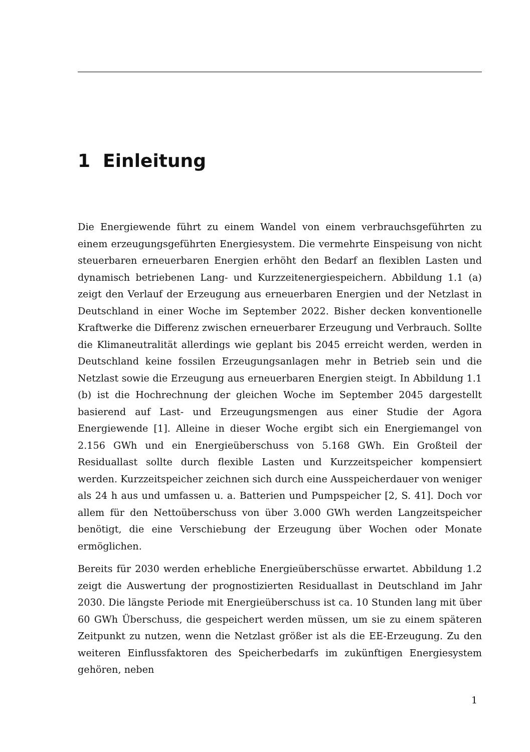1 Einleitung
Die Energiewende führt zu einem Wandel von einem verbrauchsgeführten zu einem erzeugungsgeführten Energiesystem. Die vermehrte Einspeisung von nicht steuerbaren erneuerbaren Energien erhöht den Bedarf an flexiblen Lasten und dynamisch betriebenen Lang- und Kurzzeitenergiespeichern. Abbildung 1.1 (a) zeigt den Verlauf der Erzeugung aus erneuerbaren Energien und der Netzlast in Deutschland in einer Woche im September 2022. Bisher decken konventionelle Kraftwerke die Differenz zwischen erneuerbarer Erzeugung und Verbrauch. Sollte die Klimaneutralität allerdings wie geplant bis 2045 erreicht werden, werden in Deutschland keine fossilen Erzeugungsanlagen mehr in Betrieb sein und die Netzlast sowie die Erzeugung aus erneuerbaren Energien steigt. In Abbildung 1.1 (b) ist die Hochrechnung der gleichen Woche im September 2045 dargestellt basierend auf Last- und Erzeugungsmengen aus einer Studie der Agora Energiewende [1]. Alleine in dieser Woche ergibt sich ein Energiemangel von 2.156 GWh und ein Energieüberschuss von 5.168 GWh. Ein Großteil der Residuallast sollte durch flexible Lasten und Kurzzeitspeicher kompensiert werden. Kurzzeitspeicher zeichnen sich durch eine Ausspeicherdauer von weniger als 24 h aus und umfassen u. a. Batterien und Pumpspeicher [2, S. 41]. Doch vor allem für den Nettoüberschuss von über 3.000 GWh werden Langzeitspeicher benötigt, die eine Verschiebung der Erzeugung über Wochen oder Monate ermöglichen.
Bereits für 2030 werden erhebliche Energieüberschüsse erwartet. Abbildung 1.2 zeigt die Auswertung der prognostizierten Residuallast in Deutschland im Jahr 2030. Die längste Periode mit Energieüberschuss ist ca. 10 Stunden lang mit über 60 GWh Überschuss, die gespeichert werden müssen, um sie zu einem späteren Zeitpunkt zu nutzen, wenn die Netzlast größer ist als die EE-Erzeugung. Zu den weiteren Einflussfaktoren des Speicherbedarfs im zukünftigen Energiesystem gehören, neben
1